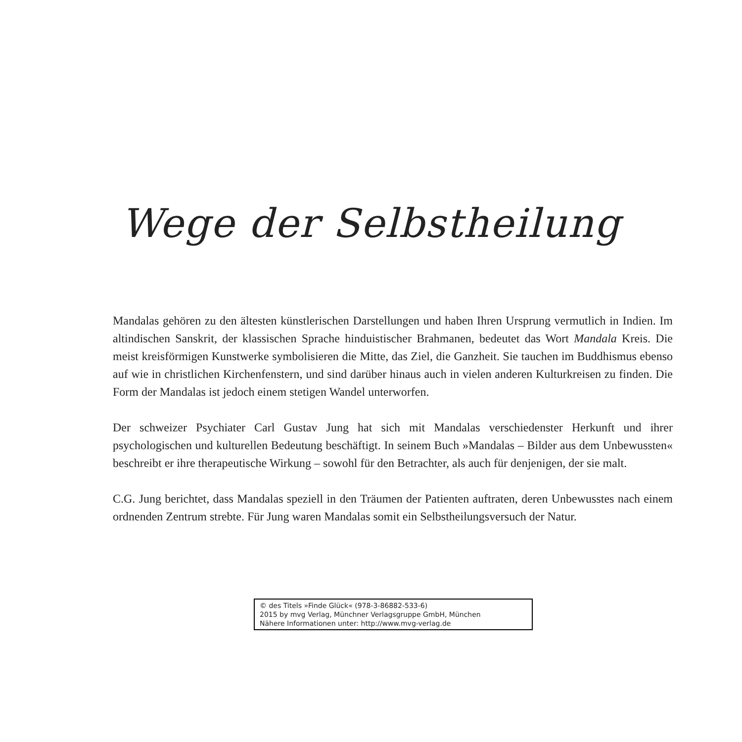Wege der Selbstheilung
Mandalas gehören zu den ältesten künstlerischen Darstellungen und haben Ihren Ursprung vermutlich in Indien. Im altindischen Sanskrit, der klassischen Sprache hinduistischer Brahmanen, bedeutet das Wort Mandala Kreis. Die meist kreisförmigen Kunstwerke symbolisieren die Mitte, das Ziel, die Ganzheit. Sie tauchen im Buddhismus ebenso auf wie in christlichen Kirchenfenstern, und sind darüber hinaus auch in vielen anderen Kulturkreisen zu finden. Die Form der Mandalas ist jedoch einem stetigen Wandel unterworfen.
Der schweizer Psychiater Carl Gustav Jung hat sich mit Mandalas verschiedenster Herkunft und ihrer psychologischen und kulturellen Bedeutung beschäftigt. In seinem Buch »Mandalas – Bilder aus dem Unbewussten« beschreibt er ihre therapeutische Wirkung – sowohl für den Betrachter, als auch für denjenigen, der sie malt.
C.G. Jung berichtet, dass Mandalas speziell in den Träumen der Patienten auftraten, deren Unbewusstes nach einem ordnenden Zentrum strebte. Für Jung waren Mandalas somit ein Selbstheilungsversuch der Natur.
© des Titels »Finde Glück« (978-3-86882-533-6)
2015 by mvg Verlag, Münchner Verlagsgruppe GmbH, München
Nähere Informationen unter: http://www.mvg-verlag.de